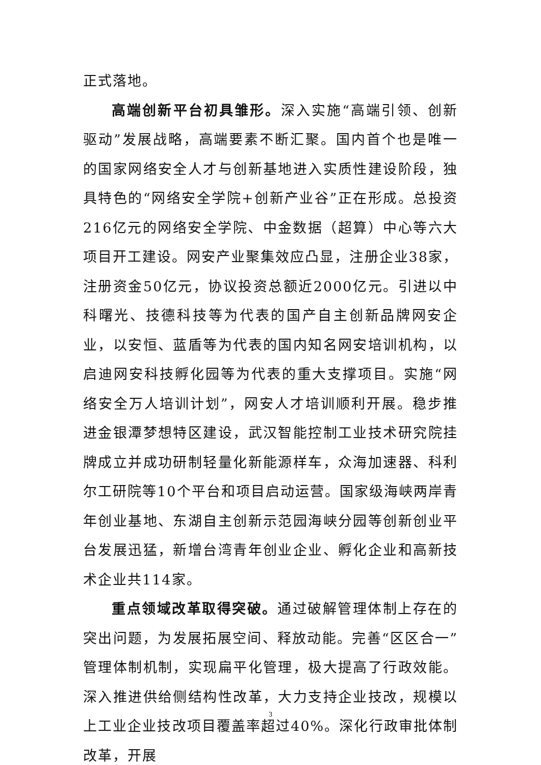正式落地。
高端创新平台初具雏形。深入实施“高端引领、创新驱动”发展战略，高端要素不断汇聚。国内首个也是唯一的国家网络安全人才与创新基地进入实质性建设阶段，独具特色的“网络安全学院+创新产业谷”正在形成。总投资216亿元的网络安全学院、中金数据（超算）中心等六大项目开工建设。网安产业聚集效应凸显，注册企业38家，注册资金50亿元，协议投资总额近2000亿元。引进以中科曙光、技德科技等为代表的国产自主创新品牌网安企业，以安恒、蓝盾等为代表的国内知名网安培训机构，以启迪网安科技孵化园等为代表的重大支撑项目。实施“网络安全万人培训计划”，网安人才培训顺利开展。稳步推进金银潭梦想特区建设，武汉智能控制工业技术研究院挂牌成立并成功研制轻量化新能源样车，众海加速器、科利尔工研院等10个平台和项目启动运营。国家级海峡两岸青年创业基地、东湖自主创新示范园海峡分园等创新创业平台发展迅猛，新增台湾青年创业企业、孵化企业和高新技术企业共114家。
重点领域改革取得突破。通过破解管理体制上存在的突出问题，为发展拓展空间、释放动能。完善“区区合一”管理体制机制，实现扁平化管理，极大提高了行政效能。深入推进供给侧结构性改革，大力支持企业技改，规模以上工业企业技改项目覆盖率超过40%。深化行政审批体制改革，开展
3